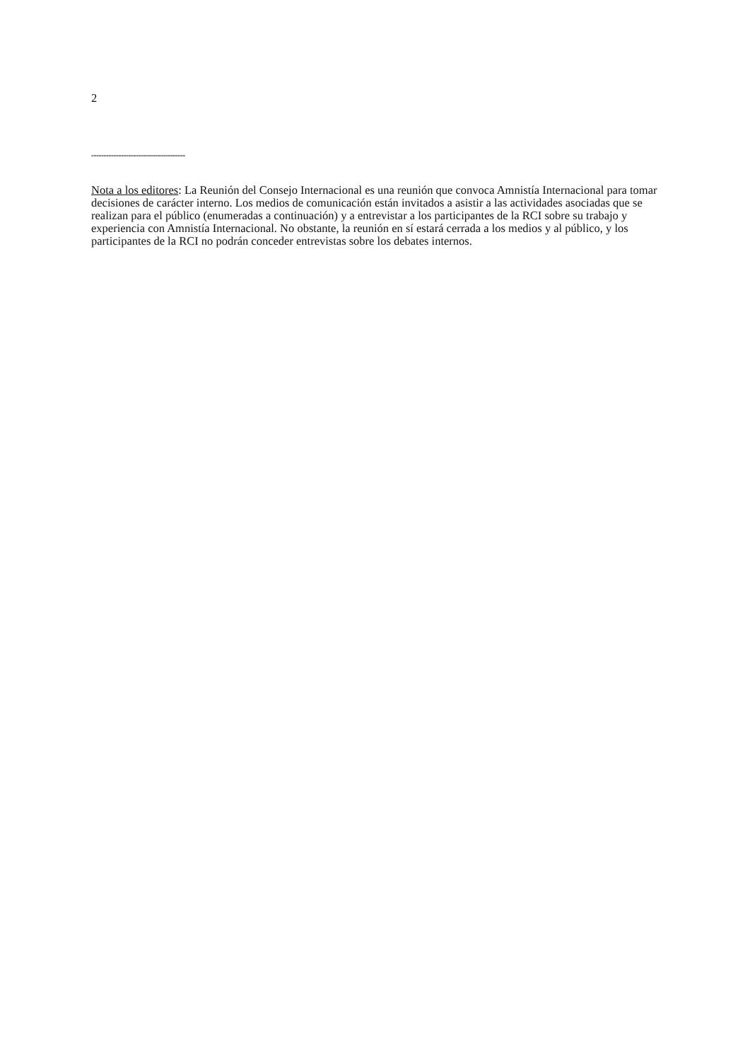2
--------------------------------------
Nota a los editores: La Reunión del Consejo Internacional es una reunión que convoca Amnistía Internacional para tomar decisiones de carácter interno. Los medios de comunicación están invitados a asistir a las actividades asociadas que se realizan para el público (enumeradas a continuación) y a entrevistar a los participantes de la RCI sobre su trabajo y experiencia con Amnistía Internacional. No obstante, la reunión en sí estará cerrada a los medios y al público, y los participantes de la RCI no podrán conceder entrevistas sobre los debates internos.